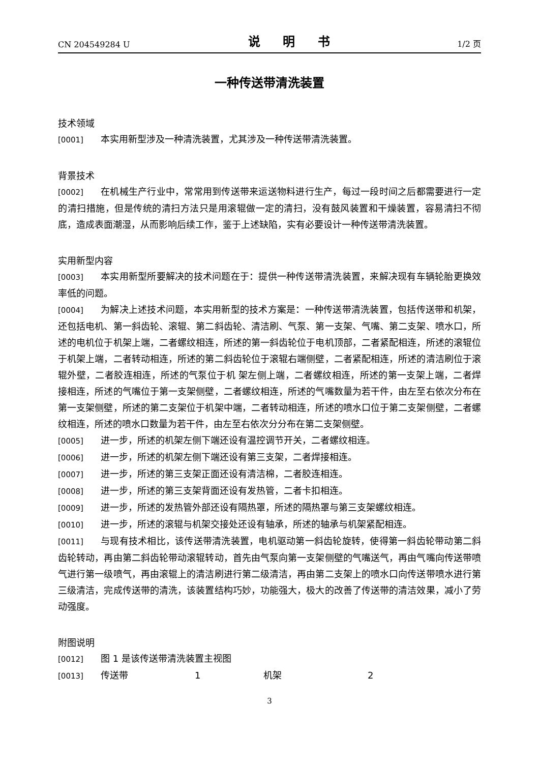CN 204549284 U 说 明 书 1/2 页
一种传送带清洗装置
技术领域
[0001] 本实用新型涉及一种清洗装置，尤其涉及一种传送带清洗装置。
背景技术
[0002] 在机械生产行业中，常常用到传送带来运送物料进行生产，每过一段时间之后都需要进行一定的清扫措施，但是传统的清扫方法只是用滚辊做一定的清扫，没有鼓风装置和干燥装置，容易清扫不彻底，造成表面潮湿，从而影响后续工作，鉴于上述缺陷，实有必要设计一种传送带清洗装置。
实用新型内容
[0003] 本实用新型所要解决的技术问题在于：提供一种传送带清洗装置，来解决现有车辆轮胎更换效率低的问题。
[0004] 为解决上述技术问题，本实用新型的技术方案是：一种传送带清洗装置，包括传送带和机架，还包括电机、第一斜齿轮、滚辊、第二斜齿轮、清洁刷、气泵、第一支架、气嘴、第二支架、喷水口，所述的电机位于机架上端，二者螺纹相连，所述的第一斜齿轮位于电机顶部，二者紧配相连，所述的滚辊位于机架上端，二者转动相连，所述的第二斜齿轮位于滚辊右端侧壁，二者紧配相连，所述的清洁刷位于滚辊外壁，二者胶连相连，所述的气泵位于机 架左侧上端，二者螺纹相连，所述的第一支架上端，二者焊接相连，所述的气嘴位于第一支架侧壁，二者螺纹相连，所述的气嘴数量为若干件，由左至右依次分布在第一支架侧壁，所述的第二支架位于机架中端，二者转动相连，所述的喷水口位于第二支架侧壁，二者螺纹相连，所述的喷水口数量为若干件，由左至右依次分分布在第二支架侧壁。
[0005] 进一步，所述的机架左侧下端还设有温控调节开关，二者螺纹相连。
[0006] 进一步，所述的机架左侧下端还设有第三支架，二者焊接相连。
[0007] 进一步，所述的第三支架正面还设有清洁棉，二者胶连相连。
[0008] 进一步，所述的第三支架背面还设有发热管，二者卡扣相连。
[0009] 进一步，所述的发热管外部还设有隔热罩，所述的隔热罩与第三支架螺纹相连。
[0010] 进一步，所述的滚辊与机架交接处还设有轴承，所述的轴承与机架紧配相连。
[0011] 与现有技术相比，该传送带清洗装置，电机驱动第一斜齿轮旋转，使得第一斜齿轮带动第二斜齿轮转动，再由第二斜齿轮带动滚辊转动，首先由气泵向第一支架侧壁的气嘴送气，再由气嘴向传送带喷气进行第一级喷气，再由滚辊上的清洁刷进行第二级清洁，再由第二支架上的喷水口向传送带喷水进行第三级清洁，完成传送带的清洗，该装置结构巧妙，功能强大，极大的改善了传送带的清洁效果，减小了劳动强度。
附图说明
[0012] 图 1 是该传送带清洗装置主视图
[0013] 传送带 1 机架 2
3